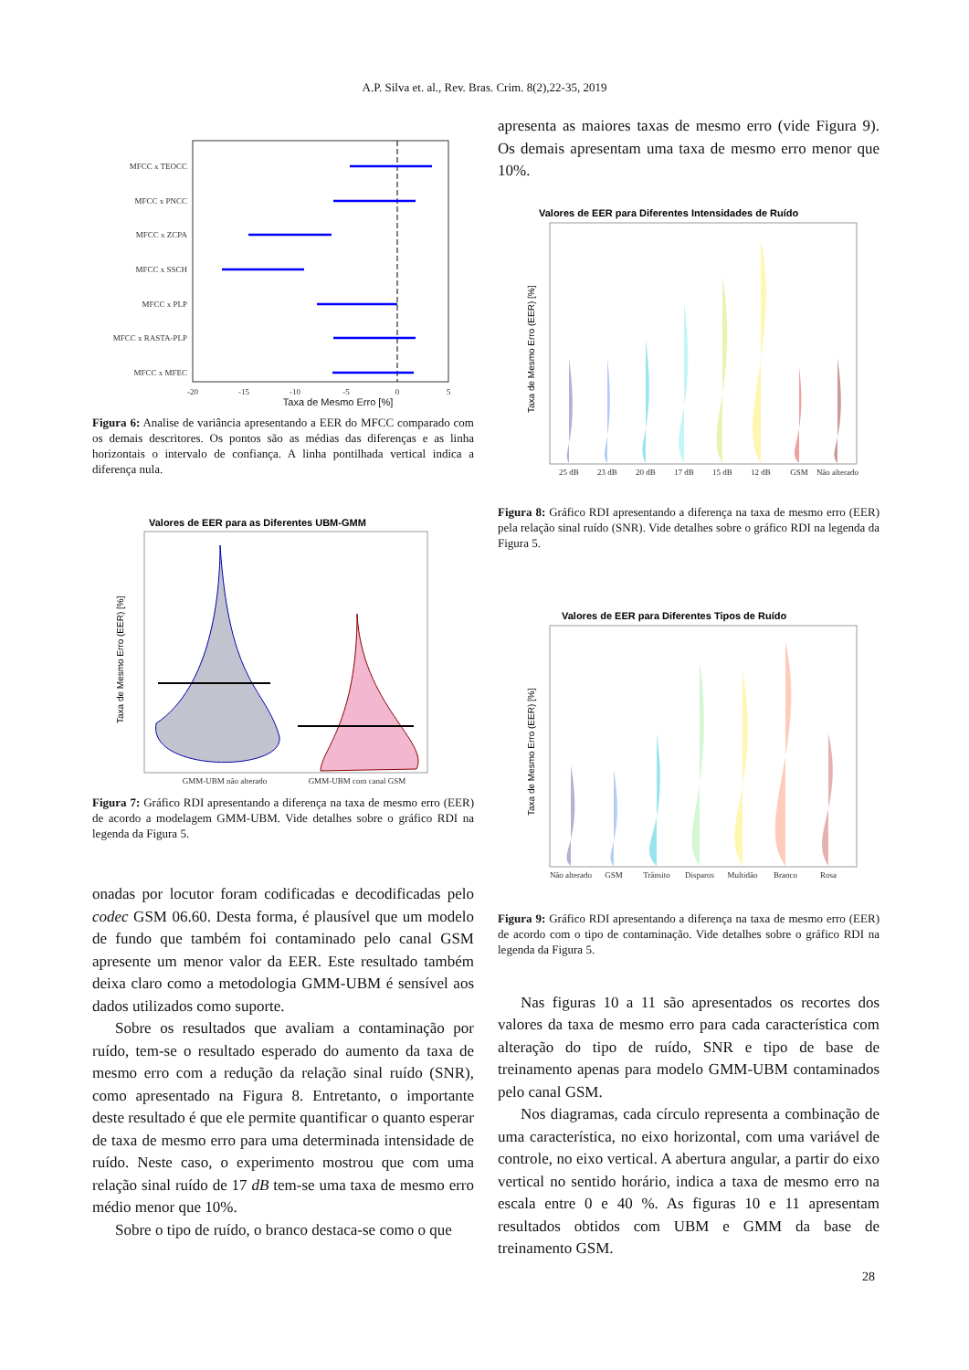A.P. Silva et. al., Rev. Bras. Crim. 8(2),22-35, 2019
MFCC x TEOCC
MFCC x PNCC
MFCC x ZCPA
MFCC x SSCH
MFCC x PLP
MFCC x RASTA-PLP
MFCC x MFEC
-20
-15
-10
-5
0
5
Taxa de Mesmo Erro [%]
Figura 6: Analise de variância apresentando a EER do MFCC comparado com os demais descritores. Os pontos são as médias das diferenças e as linha horizontais o intervalo de confiança. A linha pontilhada vertical indica a diferença nula.
Valores de EER para as Diferentes UBM-GMM
GMM-UBM não alterado
GMM-UBM com canal GSM
Taxa de Mesmo Erro (EER) [%]
Figura 7: Gráfico RDI apresentando a diferença na taxa de mesmo erro (EER) de acordo a modelagem GMM-UBM. Vide detalhes sobre o gráfico RDI na legenda da Figura 5.
onadas por locutor foram codificadas e decodificadas pelo codec GSM 06.60. Desta forma, é plausível que um modelo de fundo que também foi contaminado pelo canal GSM apresente um menor valor da EER. Este resultado também deixa claro como a metodologia GMM-UBM é sensível aos dados utilizados como suporte.
Sobre os resultados que avaliam a contaminação por ruído, tem-se o resultado esperado do aumento da taxa de mesmo erro com a redução da relação sinal ruído (SNR), como apresentado na Figura 8. Entretanto, o importante deste resultado é que ele permite quantificar o quanto esperar de taxa de mesmo erro para uma determinada intensidade de ruído. Neste caso, o experimento mostrou que com uma relação sinal ruído de 17 dB tem-se uma taxa de mesmo erro médio menor que 10%.
Sobre o tipo de ruído, o branco destaca-se como o que
apresenta as maiores taxas de mesmo erro (vide Figura 9). Os demais apresentam uma taxa de mesmo erro menor que 10%.
Valores de EER para Diferentes Intensidades de Ruído
25 dB
23 dB
20 dB
17 dB
15 dB
12 dB
GSM
Não alterado
Taxa de Mesmo Erro (EER) [%]
Figura 8: Gráfico RDI apresentando a diferença na taxa de mesmo erro (EER) pela relação sinal ruído (SNR). Vide detalhes sobre o gráfico RDI na legenda da Figura 5.
Valores de EER para Diferentes Tipos de Ruído
Não alterado
GSM
Trânsito
Disparos
Multidão
Branco
Rosa
Taxa de Mesmo Erro (EER) [%]
Figura 9: Gráfico RDI apresentando a diferença na taxa de mesmo erro (EER) de acordo com o tipo de contaminação. Vide detalhes sobre o gráfico RDI na legenda da Figura 5.
Nas figuras 10 a 11 são apresentados os recortes dos valores da taxa de mesmo erro para cada característica com alteração do tipo de ruído, SNR e tipo de base de treinamento apenas para modelo GMM-UBM contaminados pelo canal GSM.
Nos diagramas, cada círculo representa a combinação de uma característica, no eixo horizontal, com uma variável de controle, no eixo vertical. A abertura angular, a partir do eixo vertical no sentido horário, indica a taxa de mesmo erro na escala entre 0 e 40 %. As figuras 10 e 11 apresentam resultados obtidos com UBM e GMM da base de treinamento GSM.
28